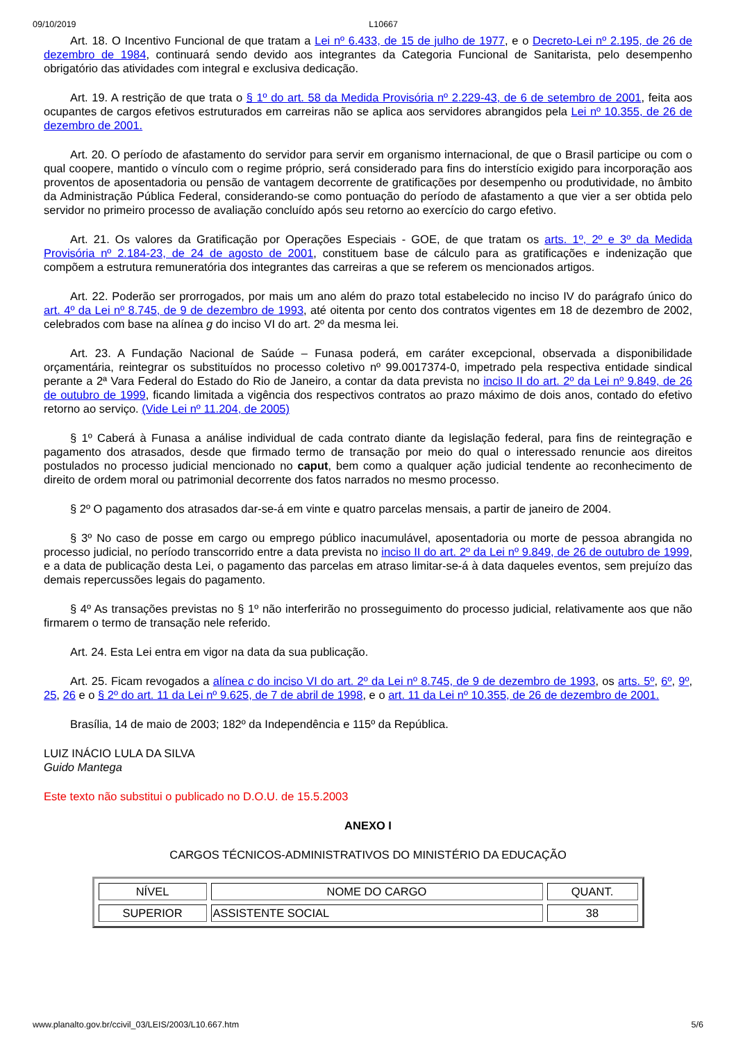09/10/2019 L10667
Art. 18. O Incentivo Funcional de que tratam a Lei nº 6.433, de 15 de julho de 1977, e o Decreto-Lei nº 2.195, de 26 de dezembro de 1984, continuará sendo devido aos integrantes da Categoria Funcional de Sanitarista, pelo desempenho obrigatório das atividades com integral e exclusiva dedicação.
Art. 19. A restrição de que trata o § 1º do art. 58 da Medida Provisória nº 2.229-43, de 6 de setembro de 2001, feita aos ocupantes de cargos efetivos estruturados em carreiras não se aplica aos servidores abrangidos pela Lei nº 10.355, de 26 de dezembro de 2001.
Art. 20. O período de afastamento do servidor para servir em organismo internacional, de que o Brasil participe ou com o qual coopere, mantido o vínculo com o regime próprio, será considerado para fins do interstício exigido para incorporação aos proventos de aposentadoria ou pensão de vantagem decorrente de gratificações por desempenho ou produtividade, no âmbito da Administração Pública Federal, considerando-se como pontuação do período de afastamento a que vier a ser obtida pelo servidor no primeiro processo de avaliação concluído após seu retorno ao exercício do cargo efetivo.
Art. 21. Os valores da Gratificação por Operações Especiais - GOE, de que tratam os arts. 1º, 2º e 3º da Medida Provisória nº 2.184-23, de 24 de agosto de 2001, constituem base de cálculo para as gratificações e indenização que compõem a estrutura remuneratória dos integrantes das carreiras a que se referem os mencionados artigos.
Art. 22. Poderão ser prorrogados, por mais um ano além do prazo total estabelecido no inciso IV do parágrafo único do art. 4º da Lei nº 8.745, de 9 de dezembro de 1993, até oitenta por cento dos contratos vigentes em 18 de dezembro de 2002, celebrados com base na alínea g do inciso VI do art. 2º da mesma lei.
Art. 23. A Fundação Nacional de Saúde – Funasa poderá, em caráter excepcional, observada a disponibilidade orçamentária, reintegrar os substituídos no processo coletivo nº 99.0017374-0, impetrado pela respectiva entidade sindical perante a 2ª Vara Federal do Estado do Rio de Janeiro, a contar da data prevista no inciso II do art. 2º da Lei nº 9.849, de 26 de outubro de 1999, ficando limitada a vigência dos respectivos contratos ao prazo máximo de dois anos, contado do efetivo retorno ao serviço. (Vide Lei nº 11.204, de 2005)
§ 1º Caberá à Funasa a análise individual de cada contrato diante da legislação federal, para fins de reintegração e pagamento dos atrasados, desde que firmado termo de transação por meio do qual o interessado renuncie aos direitos postulados no processo judicial mencionado no caput, bem como a qualquer ação judicial tendente ao reconhecimento de direito de ordem moral ou patrimonial decorrente dos fatos narrados no mesmo processo.
§ 2º O pagamento dos atrasados dar-se-á em vinte e quatro parcelas mensais, a partir de janeiro de 2004.
§ 3º No caso de posse em cargo ou emprego público inacumulável, aposentadoria ou morte de pessoa abrangida no processo judicial, no período transcorrido entre a data prevista no inciso II do art. 2º da Lei nº 9.849, de 26 de outubro de 1999, e a data de publicação desta Lei, o pagamento das parcelas em atraso limitar-se-á à data daqueles eventos, sem prejuízo das demais repercussões legais do pagamento.
§ 4º As transações previstas no § 1º não interferirão no prosseguimento do processo judicial, relativamente aos que não firmarem o termo de transação nele referido.
Art. 24. Esta Lei entra em vigor na data da sua publicação.
Art. 25. Ficam revogados a alínea c do inciso VI do art. 2º da Lei nº 8.745, de 9 de dezembro de 1993, os arts. 5º, 6º, 9º, 25, 26 e o § 2º do art. 11 da Lei nº 9.625, de 7 de abril de 1998, e o art. 11 da Lei nº 10.355, de 26 de dezembro de 2001.
Brasília, 14 de maio de 2003; 182º da Independência e 115º da República.
LUIZ INÁCIO LULA DA SILVA
Guido Mantega
Este texto não substitui o publicado no D.O.U. de 15.5.2003
ANEXO I
CARGOS TÉCNICOS-ADMINISTRATIVOS DO MINISTÉRIO DA EDUCAÇÃO
| NÍVEL | NOME DO CARGO | QUANT. |
| --- | --- | --- |
| SUPERIOR | ASSISTENTE SOCIAL | 38 |
www.planalto.gov.br/ccivil_03/LEIS/2003/L10.667.htm 5/6